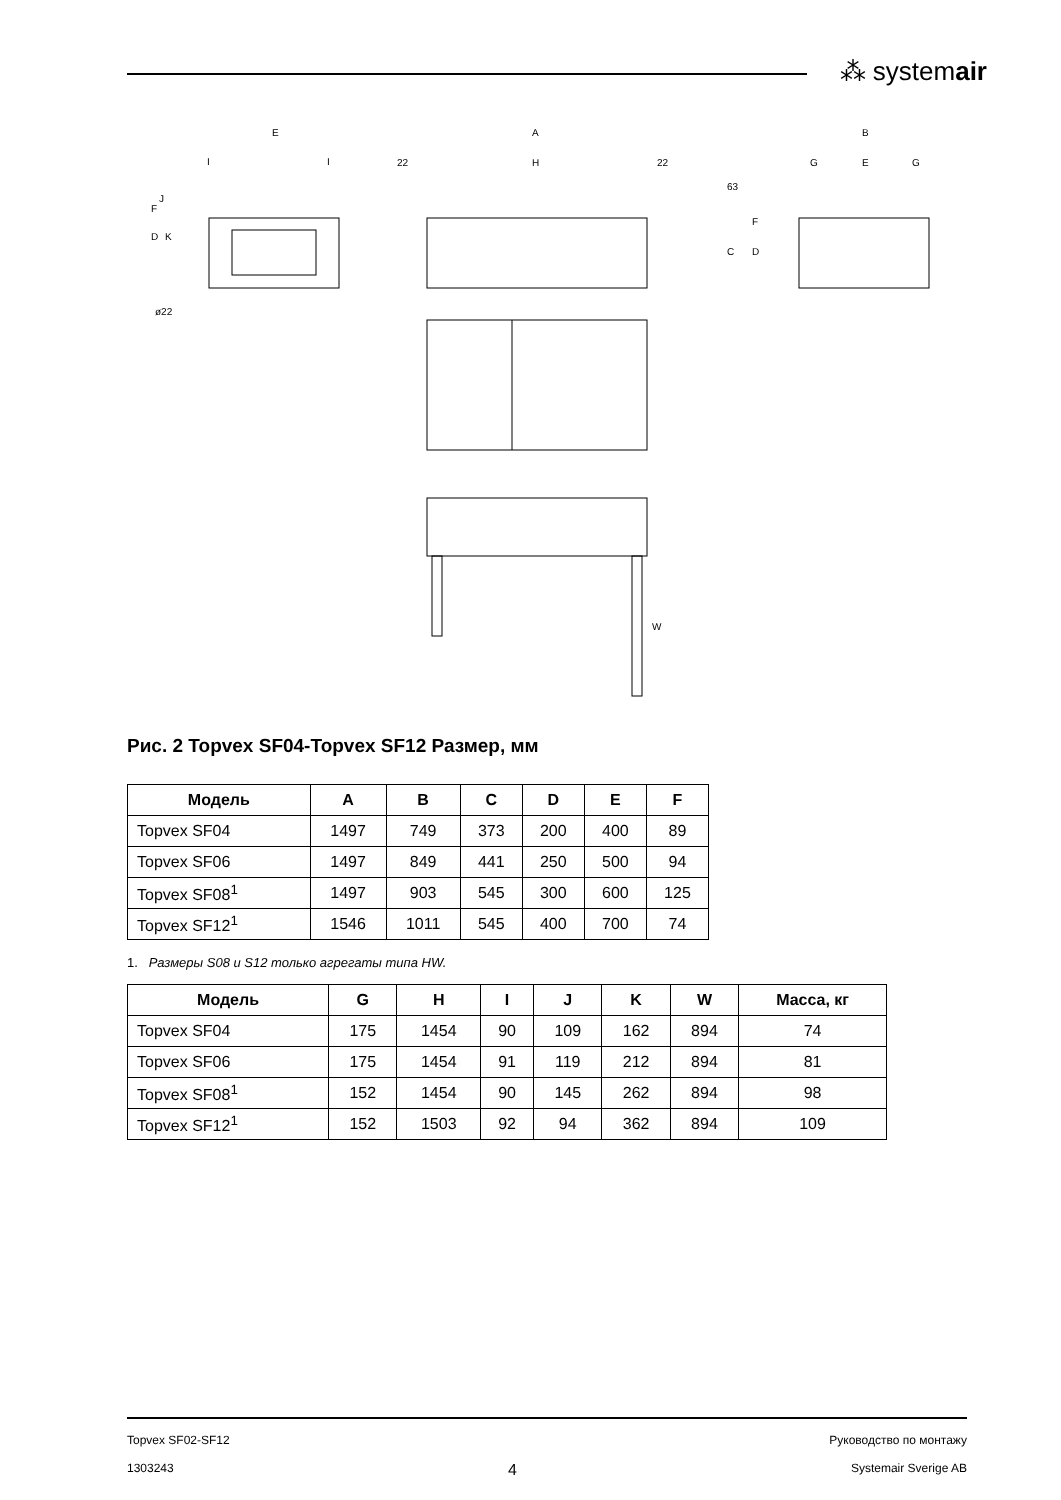⁂ systemair
E
I
I
D
F
K
J
ø22
A
H
22
22
B
G
E
G
63
C
D
F
W
Рис. 2 Topvex SF04-Topvex SF12 Размер, мм
| Модель | A | B | C | D | E | F |
| --- | --- | --- | --- | --- | --- | --- |
| Topvex SF04 | 1497 | 749 | 373 | 200 | 400 | 89 |
| Topvex SF06 | 1497 | 849 | 441 | 250 | 500 | 94 |
| Topvex SF08<sup>1</sup> | 1497 | 903 | 545 | 300 | 600 | 125 |
| Topvex SF12<sup>1</sup> | 1546 | 1011 | 545 | 400 | 700 | 74 |
1. Размеры S08 и S12 только агрегаты типа HW.
| Модель | G | H | I | J | K | W | Масса, кг |
| --- | --- | --- | --- | --- | --- | --- | --- |
| Topvex SF04 | 175 | 1454 | 90 | 109 | 162 | 894 | 74 |
| Topvex SF06 | 175 | 1454 | 91 | 119 | 212 | 894 | 81 |
| Topvex SF08<sup>1</sup> | 152 | 1454 | 90 | 145 | 262 | 894 | 98 |
| Topvex SF12<sup>1</sup> | 152 | 1503 | 92 | 94 | 362 | 894 | 109 |
Topvex SF02-SF12 Руководство по монтажу
1303243 4 Systemair Sverige AB